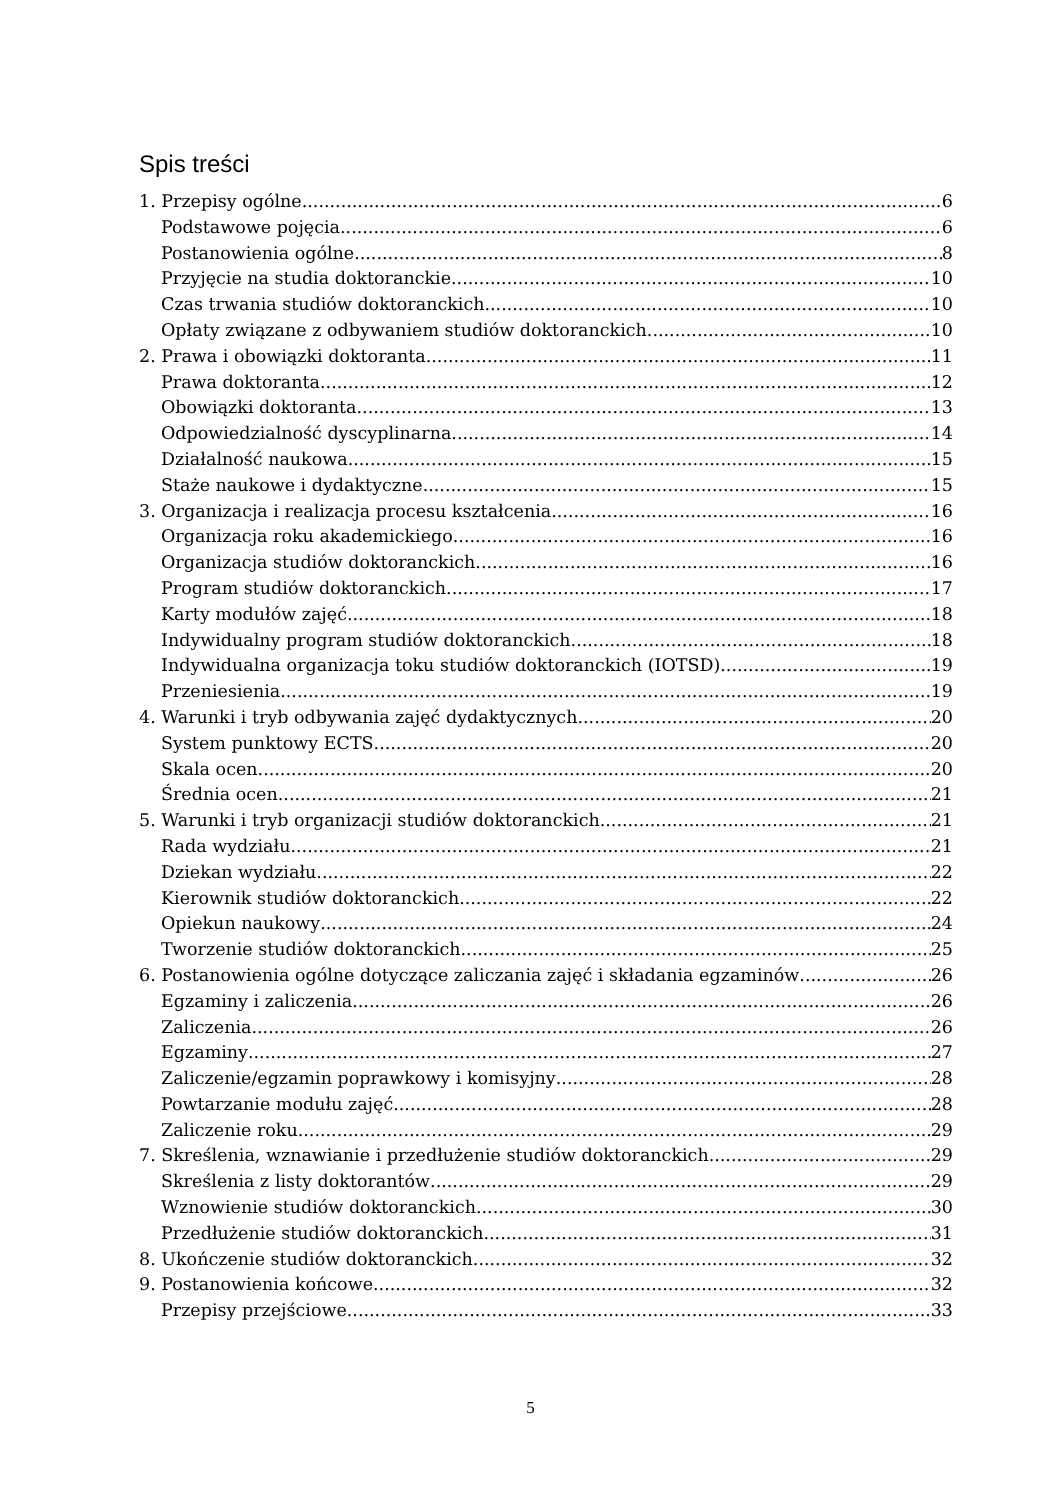Spis treści
1. Przepisy ogólne 6
Podstawowe pojęcia 6
Postanowienia ogólne 8
Przyjęcie na studia doktoranckie 10
Czas trwania studiów doktoranckich 10
Opłaty związane z odbywaniem studiów doktoranckich 10
2. Prawa i obowiązki doktoranta 11
Prawa doktoranta 12
Obowiązki doktoranta 13
Odpowiedzialność dyscyplinarna 14
Działalność naukowa 15
Staże naukowe i dydaktyczne 15
3. Organizacja i realizacja procesu kształcenia 16
Organizacja roku akademickiego 16
Organizacja studiów doktoranckich 16
Program studiów doktoranckich 17
Karty modułów zajęć 18
Indywidualny program studiów doktoranckich 18
Indywidualna organizacja toku studiów doktoranckich (IOTSD) 19
Przeniesienia 19
4. Warunki i tryb odbywania zajęć dydaktycznych 20
System punktowy ECTS 20
Skala ocen 20
Średnia ocen 21
5. Warunki i tryb organizacji studiów doktoranckich 21
Rada wydziału 21
Dziekan wydziału 22
Kierownik studiów doktoranckich 22
Opiekun naukowy 24
Tworzenie studiów doktoranckich 25
6. Postanowienia ogólne dotyczące zaliczania zajęć i składania egzaminów 26
Egzaminy i zaliczenia 26
Zaliczenia 26
Egzaminy 27
Zaliczenie/egzamin poprawkowy i komisyjny 28
Powtarzanie modułu zajęć 28
Zaliczenie roku 29
7. Skreślenia, wznawianie i przedłużenie studiów doktoranckich 29
Skreślenia z listy doktorantów 29
Wznowienie studiów doktoranckich 30
Przedłużenie studiów doktoranckich 31
8. Ukończenie studiów doktoranckich 32
9. Postanowienia końcowe 32
Przepisy przejściowe 33
5